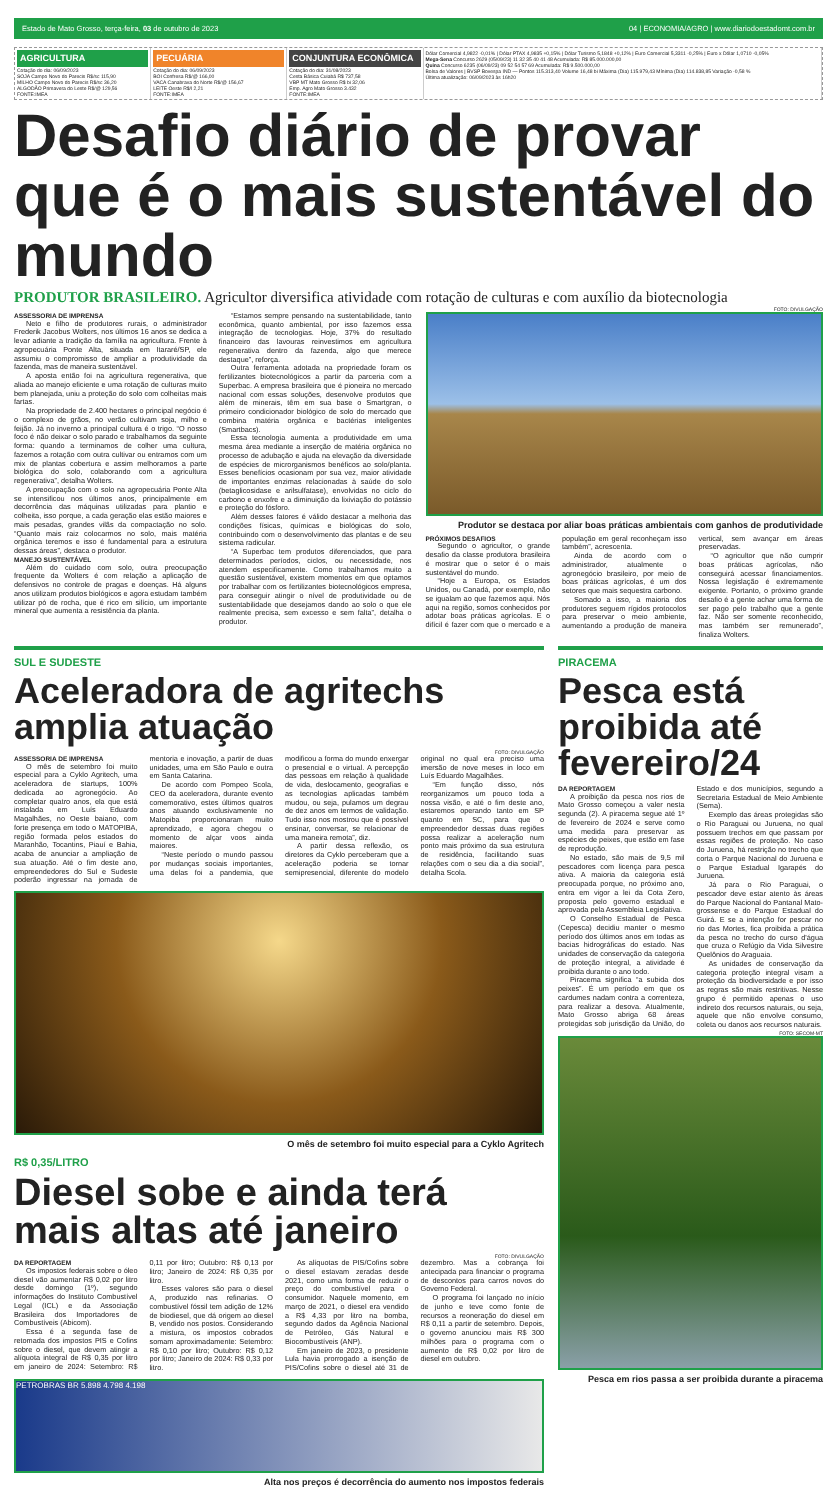Estado de Mato Grosso, terça-feira, 03 de outubro de 2023 04 | ECONOMIA/AGRO | www.diariodoestadomt.com.br
AGRICULTURA
Cotação do dia: 06/09/2023
SOJA Campo Novo do Parecis R$/sc 115,90
MILHO Campo Novo do Parecis R$/sc 36,20
ALGODÃO Primavera do Leste R$/@ 129,56
FONTE:IMEA
PECUÁRIA
Cotação do dia: 06/09/2023
BOI Confresa R$/@ 166,00
VACA Canabrava do Norte R$/@ 156,67
LEITE Oeste R$/l 2,21
FONTE:IMEA
CONJUNTURA ECONÔMICA
Cotação do dia: 31/08/2023
Cesta Básica Cuiabá R$ 737,58
VBP MT Mato Grosso R$ bi 32,06
Emp. Agro Mato Grosso 3.432
FONTE:IMEA
Dólar Comercial 4,9822 -0,01% | Dólar PTAX 4,9835 +0,15% | Dólar Turismo 5,1848 +0,12% | Euro Comercial 5,3311 -0,25% | Euro x Dólar 1,0710 -0,05%
Mega-Sena Concurso 2629 (05/09/23) 11 32 35 40 41 48 Acumulada: R$ 85.000.000,00
Quina Concurso 6235 (06/09/23) 09 52 54 57 69 Acumulada: R$ 9.500.000,00
Bolsa de Valores | BVSP Bovespa IND — Pontos 115.313,40 Volume 16,48 bi Máxima (Dia) 115.979,43 Mínima (Dia) 114.838,85 Variação -0,58 %
Última atualização: 06/09/2023 às 16h20
Desafio diário de provar que é o mais sustentável do mundo
PRODUTOR BRASILEIRO. Agricultor diversifica atividade com rotação de culturas e com auxílio da biotecnologia
FOTO: DIVULGAÇÃO
ASSESSORIA DE IMPRENSA
Neto e filho de produtores rurais, o administrador Frederik Jacobus Wolters, nos últimos 16 anos se dedica a levar adiante a tradição da família na agricultura. Frente à agropecuária Ponte Alta, situada em Itararé/SP, ele assumiu o compromisso de ampliar a produtividade da fazenda, mas de maneira sustentável.
A aposta então foi na agricultura regenerativa, que aliada ao manejo eficiente e uma rotação de culturas muito bem planejada, uniu a proteção do solo com colheitas mais fartas.
Na propriedade de 2.400 hectares o principal negócio é o complexo de grãos, no verão cultivam soja, milho e feijão. Já no inverno a principal cultura é o trigo. “O nosso foco é não deixar o solo parado e trabalhamos da seguinte forma: quando a terminamos de colher uma cultura, fazemos a rotação com outra cultivar ou entramos com um mix de plantas cobertura e assim melhoramos a parte biológica do solo, colaborando com a agricultura regenerativa”, detalha Wolters.
A preocupação com o solo na agropecuária Ponte Alta se intensificou nos últimos anos, principalmente em decorrência das máquinas utilizadas para plantio e colheita, isso porque, a cada geração elas estão maiores e mais pesadas, grandes vilãs da compactação no solo. “Quanto mais raiz colocarmos no solo, mais matéria orgânica teremos e isso é fundamental para a estrutura dessas áreas”, destaca o produtor.
MANEJO SUSTENTÁVEL
Além do cuidado com solo, outra preocupação frequente da Wolters é com relação a aplicação de defensivos no controle de pragas e doenças. Há alguns anos utilizam produtos biológicos e agora estudam também utilizar pó de rocha, que é rico em silício, um importante mineral que aumenta a resistência da planta.
“Estamos sempre pensando na sustentabilidade, tanto econômica, quanto ambiental, por isso fazemos essa integração de tecnologias. Hoje, 37% do resultado financeiro das lavouras reinvestimos em agricultura regenerativa dentro da fazenda, algo que merece destaque”, reforça.
Outra ferramenta adotada na propriedade foram os fertilizantes biotecnológicos a partir da parceria com a Superbac. A empresa brasileira que é pioneira no mercado nacional com essas soluções, desenvolve produtos que além de minerais, têm em sua base o Smartgran, o primeiro condicionador biológico de solo do mercado que combina matéria orgânica e bactérias inteligentes (Smartbacs).
Essa tecnologia aumenta a produtividade em uma mesma área mediante a inserção de matéria orgânica no processo de adubação e ajuda na elevação da diversidade de espécies de microrganismos benéficos ao solo/planta. Esses benefícios ocasionam por sua vez, maior atividade de importantes enzimas relacionadas à saúde do solo (betaglicosidase e arilsulfatase), envolvidas no ciclo do carbono e enxofre e a diminuição da lixiviação do potássio e proteção do fósforo.
Além desses fatores é válido destacar a melhoria das condições físicas, químicas e biológicas do solo, contribuindo com o desenvolvimento das plantas e de seu sistema radicular.
“A Superbac tem produtos diferenciados, que para determinados períodos, ciclos, ou necessidade, nos atendem especificamente. Como trabalhamos muito a questão sustentável, existem momentos em que optamos por trabalhar com os fertilizantes biotecnológicos empresa, para conseguir atingir o nível de produtividade ou de sustentabilidade que desejamos dando ao solo o que ele realmente precisa, sem excesso e sem falta”, detalha o produtor.
Produtor se destaca por aliar boas práticas ambientais com ganhos de produtividade
PRÓXIMOS DESAFIOS
Segundo o agricultor, o grande desafio da classe produtora brasileira é mostrar que o setor é o mais sustentável do mundo.
“Hoje a Europa, os Estados Unidos, ou Canadá, por exemplo, não se igualam ao que fazemos aqui. Nós aqui na região, somos conhecidos por adotar boas práticas agrícolas. E o difícil é fazer com que o mercado e a população em geral reconheçam isso também”, acrescenta.
Ainda de acordo com o administrador, atualmente o agronegócio brasileiro, por meio de boas práticas agrícolas, é um dos setores que mais sequestra carbono.
Somado a isso, a maioria dos produtores seguem rígidos protocolos para preservar o meio ambiente, aumentando a produção de maneira vertical, sem avançar em áreas preservadas.
“O agricultor que não cumprir boas práticas agrícolas, não conseguirá acessar financiamentos. Nossa legislação é extremamente exigente. Portanto, o próximo grande desafio é a gente achar uma forma de ser pago pelo trabalho que a gente faz. Não ser somente reconhecido, mas também ser remunerado”, finaliza Wolters.
SUL E SUDESTE
Aceleradora de agritechs amplia atuação
FOTO: DIVULGAÇÃO
ASSESSORIA DE IMPRENSA
O mês de setembro foi muito especial para a Cyklo Agritech, uma aceleradora de startups, 100% dedicada ao agronegócio. Ao completar quatro anos, ela que está instalada em Luís Eduardo Magalhães, no Oeste baiano, com forte presença em todo o MATOPIBA, região formada pelos estados do Maranhão, Tocantins, Piauí e Bahia, acaba de anunciar a ampliação de sua atuação. Até o fim deste ano, empreendedores do Sul e Sudeste poderão ingressar na jornada de mentoria e inovação, a partir de duas unidades, uma em São Paulo e outra em Santa Catarina.
De acordo com Pompeo Scola, CEO da aceleradora, durante evento comemorativo, estes últimos quatros anos atuando exclusivamente no Matopiba proporcionaram muito aprendizado, e agora chegou o momento de alçar voos ainda maiores.
“Neste período o mundo passou por mudanças sociais importantes, uma delas foi a pandemia, que modificou a forma do mundo enxergar o presencial e o virtual. A percepção das pessoas em relação à qualidade de vida, deslocamento, geografias e as tecnologias aplicadas também mudou, ou seja, pulamos um degrau de dez anos em termos de validação. Tudo isso nos mostrou que é possível ensinar, conversar, se relacionar de uma maneira remota”, diz.
A partir dessa reflexão, os diretores da Cyklo perceberam que a aceleração poderia se tornar semipresencial, diferente do modelo original no qual era preciso uma imersão de nove meses in loco em Luís Eduardo Magalhães.
“Em função disso, nós reorganizamos um pouco toda a nossa visão, e até o fim deste ano, estaremos operando tanto em SP quanto em SC, para que o empreendedor dessas duas regiões possa realizar a aceleração num ponto mais próximo da sua estrutura de residência, facilitando suas relações com o seu dia a dia social”, detalha Scola.
O mês de setembro foi muito especial para a Cyklo Agritech
R$ 0,35/LITRO
Diesel sobe e ainda terá mais altas até janeiro
FOTO: DIVULGAÇÃO
DA REPORTAGEM
Os impostos federais sobre o óleo diesel vão aumentar R$ 0,02 por litro desde domingo (1º), segundo informações do Instituto Combustível Legal (ICL) e da Associação Brasileira dos Importadores de Combustíveis (Abicom).
Essa é a segunda fase de retomada dos impostos PIS e Cofins sobre o diesel, que devem atingir a alíquota integral de R$ 0,35 por litro em janeiro de 2024: Setembro: R$ 0,11 por litro; Outubro: R$ 0,13 por litro; Janeiro de 2024: R$ 0,35 por litro.
Esses valores são para o diesel A, produzido nas refinarias. O combustível fóssil tem adição de 12% de biodiesel, que dá origem ao diesel B, vendido nos postos. Considerando a mistura, os impostos cobrados somam aproximadamente: Setembro: R$ 0,10 por litro; Outubro: R$ 0,12 por litro; Janeiro de 2024: R$ 0,33 por litro.
As alíquotas de PIS/Cofins sobre o diesel estavam zeradas desde 2021, como uma forma de reduzir o preço do combustível para o consumidor. Naquele momento, em março de 2021, o diesel era vendido a R$ 4,33 por litro na bomba, segundo dados da Agência Nacional de Petróleo, Gás Natural e Biocombustíveis (ANP).
Em janeiro de 2023, o presidente Lula havia prorrogado a isenção de PIS/Cofins sobre o diesel até 31 de dezembro. Mas a cobrança foi antecipada para financiar o programa de descontos para carros novos do Governo Federal.
O programa foi lançado no início de junho e teve como fonte de recursos a reoneração do diesel em R$ 0,11 a partir de setembro. Depois, o governo anunciou mais R$ 300 milhões para o programa com o aumento de R$ 0,02 por litro de diesel em outubro.
PETROBRAS BR 5.898 4.798 4.198
Alta nos preços é decorrência do aumento nos impostos federais
PIRACEMA
Pesca está proibida até fevereiro/24
DA REPORTAGEM
A proibição da pesca nos rios de Mato Grosso começou a valer nesta segunda (2). A piracema segue até 1º de fevereiro de 2024 e serve como uma medida para preservar as espécies de peixes, que estão em fase de reprodução.
No estado, são mais de 9,5 mil pescadores com licença para pesca ativa. A maioria da categoria está preocupada porque, no próximo ano, entra em vigor a lei da Cota Zero, proposta pelo governo estadual e aprovada pela Assembleia Legislativa.
O Conselho Estadual de Pesca (Cepesca) decidiu manter o mesmo período dos últimos anos em todas as bacias hidrográficas do estado. Nas unidades de conservação da categoria de proteção integral, a atividade é proibida durante o ano todo.
Piracema significa “a subida dos peixes”. É um período em que os cardumes nadam contra a correnteza, para realizar a desova. Atualmente, Mato Grosso abriga 68 áreas protegidas sob jurisdição da União, do Estado e dos municípios, segundo a Secretaria Estadual de Meio Ambiente (Sema).
Exemplo das áreas protegidas são o Rio Paraguai ou Juruena, no qual possuem trechos em que passam por essas regiões de proteção. No caso do Juruena, há restrição no trecho que corta o Parque Nacional do Juruena e o Parque Estadual Igarapés do Juruena.
Já para o Rio Paraguai, o pescador deve estar atento às áreas do Parque Nacional do Pantanal Mato-grossense e do Parque Estadual do Guirá. E se a intenção for pescar no rio das Mortes, fica proibida a prática da pesca no trecho do curso d'água que cruza o Refúgio da Vida Silvestre Quelônios do Araguaia.
As unidades de conservação da categoria proteção integral visam a proteção da biodiversidade e por isso as regras são mais restritivas. Nesse grupo é permitido apenas o uso indireto dos recursos naturais, ou seja, aquele que não envolve consumo, coleta ou danos aos recursos naturais.
FOTO: SECOM-MT
Pesca em rios passa a ser proibida durante a piracema